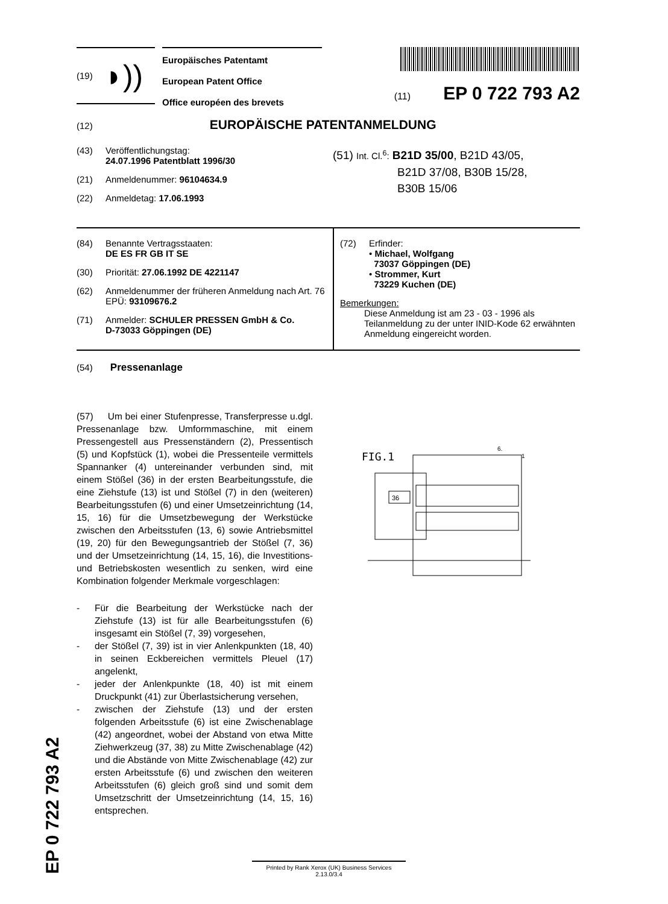EP 0 722 793 A2
(19) ◗))
Europäisches Patentamt
European Patent Office
Office européen des brevets
(11) EP 0 722 793 A2
(12) EUROPÄISCHE PATENTANMELDUNG
(43) Veröffentlichungstag:
24.07.1996 Patentblatt 1996/30
(21) Anmeldenummer: 96104634.9
(22) Anmeldetag: 17.06.1993
(51) Int. Cl.<sup>6</sup>: B21D 35/00, B21D 43/05,
B21D 37/08, B30B 15/28,
B30B 15/06
(84) Benannte Vertragsstaaten:
DE ES FR GB IT SE
(30) Priorität: 27.06.1992 DE 4221147
(62) Anmeldenummer der früheren Anmeldung nach Art. 76 EPÜ: 93109676.2
(71) Anmelder: SCHULER PRESSEN GmbH & Co.
D-73033 Göppingen (DE)
(72) Erfinder:
• Michael, Wolfgang
73037 Göppingen (DE)
• Strommer, Kurt
73229 Kuchen (DE)
Bemerkungen:
Diese Anmeldung ist am 23 - 03 - 1996 als Teilanmeldung zu der unter INID-Kode 62 erwähnten Anmeldung eingereicht worden.
(54) Pressenanlage
(57) Um bei einer Stufenpresse, Transferpresse u.dgl. Pressenanlage bzw. Umformmaschine, mit einem Pressengestell aus Pressenständern (2), Pressentisch (5) und Kopfstück (1), wobei die Pressenteile vermittels Spannanker (4) untereinander verbunden sind, mit einem Stößel (36) in der ersten Bearbeitungsstufe, die eine Ziehstufe (13) ist und Stößel (7) in den (weiteren) Bearbeitungsstufen (6) und einer Umsetzeinrichtung (14, 15, 16) für die Umsetzbewegung der Werkstücke zwischen den Arbeitsstufen (13, 6) sowie Antriebsmittel (19, 20) für den Bewegungsantrieb der Stößel (7, 36) und der Umsetzeinrichtung (14, 15, 16), die Investitions- und Betriebskosten wesentlich zu senken, wird eine Kombination folgender Merkmale vorgeschlagen:
- Für die Bearbeitung der Werkstücke nach der Ziehstufe (13) ist für alle Bearbeitungsstufen (6) insgesamt ein Stößel (7, 39) vorgesehen,
- der Stößel (7, 39) ist in vier Anlenkpunkten (18, 40) in seinen Eckbereichen vermittels Pleuel (17) angelenkt,
- jeder der Anlenkpunkte (18, 40) ist mit einem Druckpunkt (41) zur Überlastsicherung versehen,
- zwischen der Ziehstufe (13) und der ersten folgenden Arbeitsstufe (6) ist eine Zwischenablage (42) angeordnet, wobei der Abstand von etwa Mitte Ziehwerkzeug (37, 38) zu Mitte Zwischenablage (42) und die Abstände von Mitte Zwischenablage (42) zur ersten Arbeitsstufe (6) und zwischen den weiteren Arbeitsstufen (6) gleich groß sind und somit dem Umsetzschritt der Umsetzeinrichtung (14, 15, 16) entsprechen.
FIG.1
36
6.
1
Printed by Rank Xerox (UK) Business Services
2.13.0/3.4